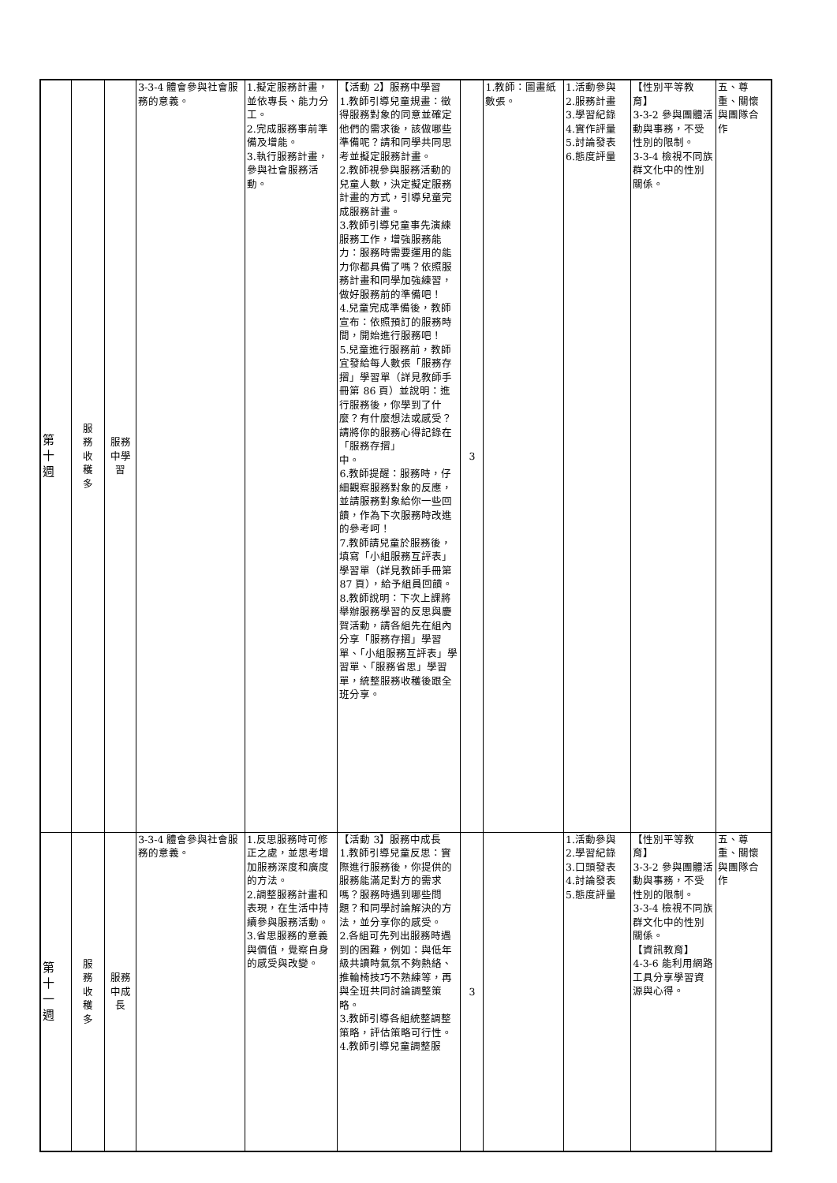| 第 十 週 | 服 務 收 穫 多 | 服務 中學 習 | 3-3-4 體會參與社會服務的意義。 | 1.擬定服務計畫，並依專長、能力分工。 2.完成服務事前準備及增能。 3.執行服務計畫，參與社會服務活動。 | 【活動 2】服務中學習 1.教師引導兒童規畫：徵得服務對象的同意並確定他們的需求後，該做哪些準備呢？請和同學共同思考並擬定服務計畫。 2.教師視參與服務活動的兒童人數，決定擬定服務計畫的方式，引導兒童完成服務計畫。 3.教師引導兒童事先演練服務工作，增強服務能力：服務時需要運用的能力你都具備了嗎？依照服務計畫和同學加強練習，做好服務前的準備吧！ 4.兒童完成準備後，教師宣布：依照預訂的服務時間，開始進行服務吧！ 5.兒童進行服務前，教師宜發給每人數張「服務存摺」學習單（詳見教師手冊第 86 頁）並說明：進行服務後，你學到了什麼？有什麼想法或感受？請將你的服務心得記錄在「服務存摺」 中。 6.教師提醒：服務時，仔細觀察服務對象的反應，並請服務對象給你一些回饋，作為下次服務時改進的參考呵！ 7.教師請兒童於服務後，填寫「小組服務互評表」學習單（詳見教師手冊第 87 頁），給予組員回饋。 8.教師說明：下次上課將舉辦服務學習的反思與慶賀活動，請各組先在組內分享「服務存摺」學習單、「小組服務互評表」學習單、「服務省思」學習單，統整服務收穫後跟全班分享。 | 3 | 1.教師：圖畫紙數張。 | 1.活動參與 2.服務計畫 3.學習紀錄 4.實作評量 5.討論發表 6.態度評量 | 【性別平等教育】 3-3-2 參與團體活動與事務，不受性別的限制。 3-3-4 檢視不同族群文化中的性別關係。 | 五、尊重、關懷與團隊合作 |
| 第 十 一 週 | 服 務 收 穫 多 | 服務 中成 長 | 3-3-4 體會參與社會服務的意義。 | 1.反思服務時可修正之處，並思考增加服務深度和廣度的方法。 2.調整服務計畫和表現，在生活中持續參與服務活動。 3.省思服務的意義與價值，覺察自身的感受與改變。 | 【活動 3】服務中成長 1.教師引導兒童反思：實際進行服務後，你提供的服務能滿足對方的需求嗎？服務時遇到哪些問題？和同學討論解決的方法，並分享你的感受。 2.各組可先列出服務時遇到的困難，例如：與低年級共讀時氣氛不夠熱絡、推輪椅技巧不熟練等，再與全班共同討論調整策略。 3.教師引導各組統整調整策略，評估策略可行性。 4.教師引導兒童調整服 | 3 | | 1.活動參與 2.學習紀錄 3.口頭發表 4.討論發表 5.態度評量 | 【性別平等教育】 3-3-2 參與團體活動與事務，不受性別的限制。 3-3-4 檢視不同族群文化中的性別關係。 【資訊教育】 4-3-6 能利用網路工具分享學習資源與心得。 | 五、尊重、關懷與團隊合作 |